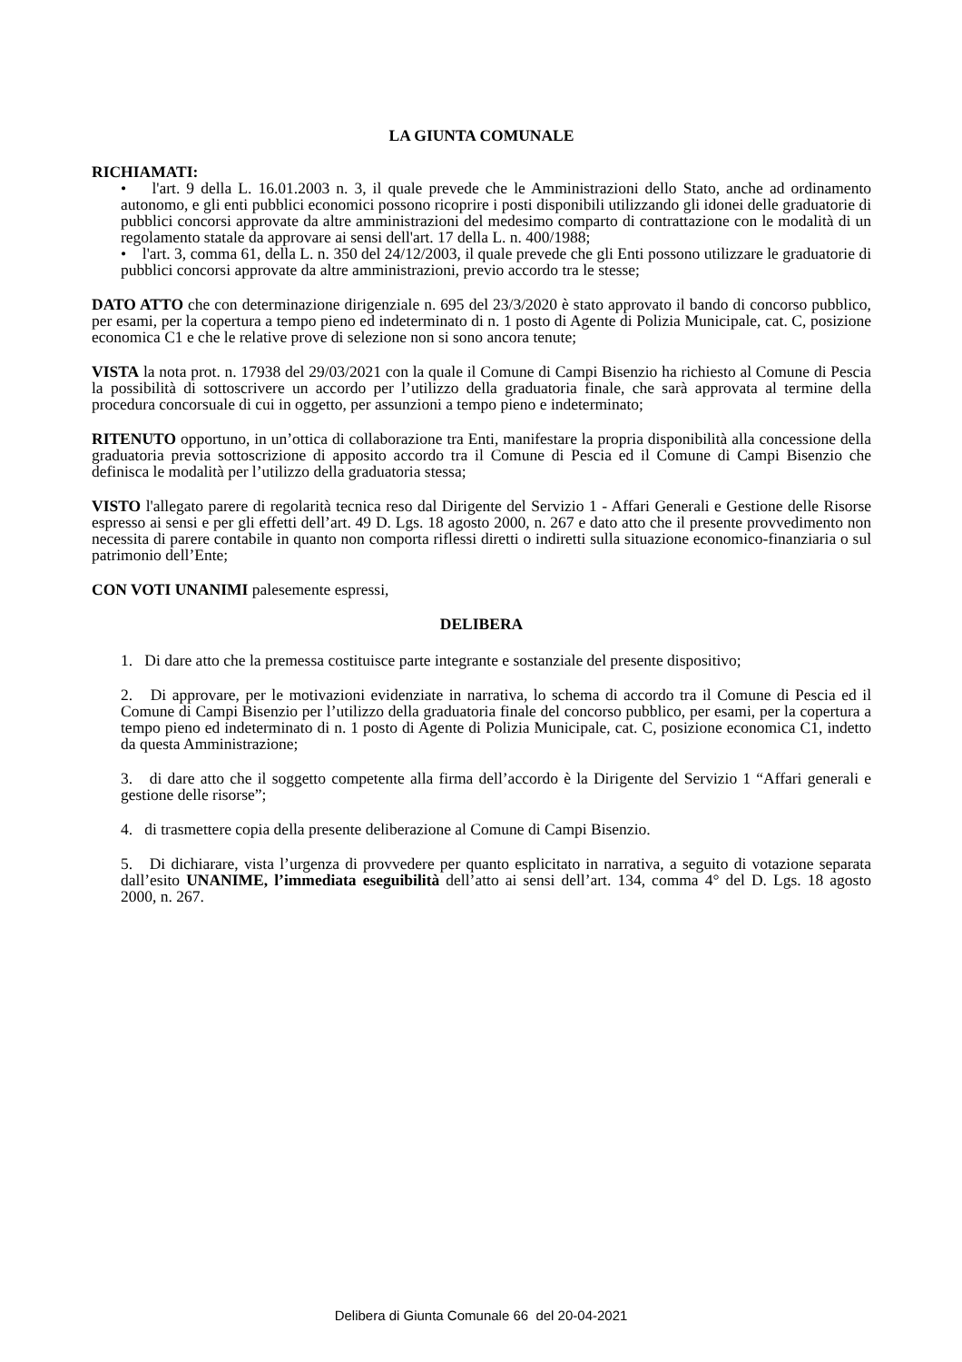LA GIUNTA COMUNALE
RICHIAMATI:
• l'art. 9 della L. 16.01.2003 n. 3, il quale prevede che le Amministrazioni dello Stato, anche ad ordinamento autonomo, e gli enti pubblici economici possono ricoprire i posti disponibili utilizzando gli idonei delle graduatorie di pubblici concorsi approvate da altre amministrazioni del medesimo comparto di contrattazione con le modalità di un regolamento statale da approvare ai sensi dell'art. 17 della L. n. 400/1988;
• l'art. 3, comma 61, della L. n. 350 del 24/12/2003, il quale prevede che gli Enti possono utilizzare le graduatorie di pubblici concorsi approvate da altre amministrazioni, previo accordo tra le stesse;
DATO ATTO che con determinazione dirigenziale n. 695 del 23/3/2020 è stato approvato il bando di concorso pubblico, per esami, per la copertura a tempo pieno ed indeterminato di n. 1 posto di Agente di Polizia Municipale, cat. C, posizione economica C1 e che le relative prove di selezione non si sono ancora tenute;
VISTA la nota prot. n. 17938 del 29/03/2021 con la quale il Comune di Campi Bisenzio ha richiesto al Comune di Pescia la possibilità di sottoscrivere un accordo per l’utilizzo della graduatoria finale, che sarà approvata al termine della procedura concorsuale di cui in oggetto, per assunzioni a tempo pieno e indeterminato;
RITENUTO opportuno, in un’ottica di collaborazione tra Enti, manifestare la propria disponibilità alla concessione della graduatoria previa sottoscrizione di apposito accordo tra il Comune di Pescia ed il Comune di Campi Bisenzio che definisca le modalità per l’utilizzo della graduatoria stessa;
VISTO l'allegato parere di regolarità tecnica reso dal Dirigente del Servizio 1 - Affari Generali e Gestione delle Risorse espresso ai sensi e per gli effetti dell’art. 49 D. Lgs. 18 agosto 2000, n. 267 e dato atto che il presente provvedimento non necessita di parere contabile in quanto non comporta riflessi diretti o indiretti sulla situazione economico-finanziaria o sul patrimonio dell’Ente;
CON VOTI UNANIMI palesemente espressi,
DELIBERA
1. Di dare atto che la premessa costituisce parte integrante e sostanziale del presente dispositivo;
2. Di approvare, per le motivazioni evidenziate in narrativa, lo schema di accordo tra il Comune di Pescia ed il Comune di Campi Bisenzio per l’utilizzo della graduatoria finale del concorso pubblico, per esami, per la copertura a tempo pieno ed indeterminato di n. 1 posto di Agente di Polizia Municipale, cat. C, posizione economica C1, indetto da questa Amministrazione;
3. di dare atto che il soggetto competente alla firma dell’accordo è la Dirigente del Servizio 1 “Affari generali e gestione delle risorse”;
4. di trasmettere copia della presente deliberazione al Comune di Campi Bisenzio.
5. Di dichiarare, vista l’urgenza di provvedere per quanto esplicitato in narrativa, a seguito di votazione separata dall’esito UNANIME, l’immediata eseguibilità dell’atto ai sensi dell’art. 134, comma 4° del D. Lgs. 18 agosto 2000, n. 267.
Delibera di Giunta Comunale 66 del 20-04-2021